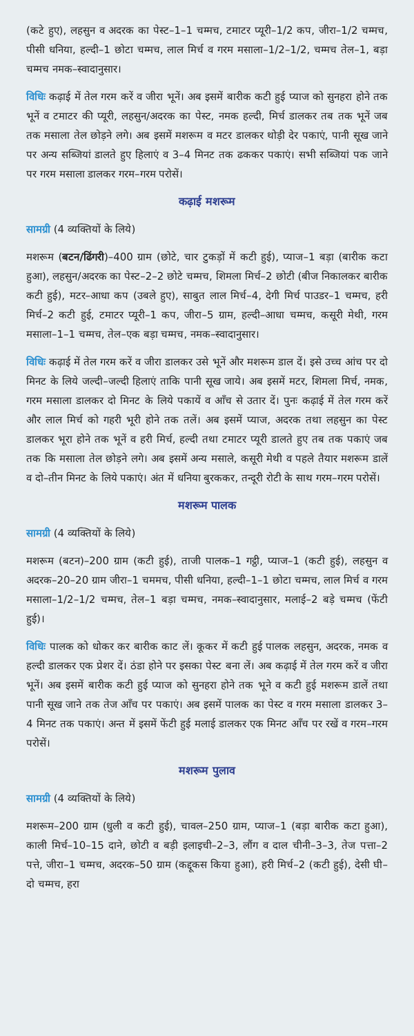(कटे हुए), लहसुन व अदरक का पेस्ट–1–1 चम्मच, टमाटर प्यूरी–1/2 कप, जीरा–1/2 चम्मच, पीसी धनिया, हल्दी–1 छोटा चम्मच, लाल मिर्च व गरम मसाला–1/2–1/2, चम्मच तेल–1, बड़ा चम्मच नमक–स्वादानुसार।
विधिः कढ़ाई में तेल गरम करें व जीरा भूनें। अब इसमें बारीक कटी हुई प्याज को सुनहरा होने तक भूनें व टमाटर की प्यूरी, लहसुन/अदरक का पेस्ट, नमक हल्दी, मिर्च डालकर तब तक भूनें जब तक मसाला तेल छोड़ने लगे। अब इसमें मशरूम व मटर डालकर थोड़ी देर पकाएं, पानी सूख जाने पर अन्य सब्जियां डालते हुए हिलाएं व 3–4 मिनट तक ढककर पकाएं। सभी सब्जियां पक जाने पर गरम मसाला डालकर गरम–गरम परोसें।
कढ़ाई मशरूम
सामग्री (4 व्यक्तियों के लिये)
मशरूम (बटन/ढिंगरी)–400 ग्राम (छोटे, चार टुकड़ों में कटी हुई), प्याज–1 बड़ा (बारीक कटा हुआ), लहसुन/अदरक का पेस्ट–2–2 छोटे चम्मच, शिमला मिर्च–2 छोटी (बीज निकालकर बारीक कटी हुई), मटर–आधा कप (उबले हुए), साबुत लाल मिर्च–4, देगी मिर्च पाउडर–1 चम्मच, हरी मिर्च–2 कटी हुई, टमाटर प्यूरी–1 कप, जीरा–5 ग्राम, हल्दी–आधा चम्मच, कसूरी मेथी, गरम मसाला–1–1 चम्मच, तेल–एक बड़ा चम्मच, नमक–स्वादानुसार।
विधिः कढ़ाई में तेल गरम करें व जीरा डालकर उसे भूनें और मशरूम डाल दें। इसे उच्च आंच पर दो मिनट के लिये जल्दी–जल्दी हिलाएं ताकि पानी सूख जाये। अब इसमें मटर, शिमला मिर्च, नमक, गरम मसाला डालकर दो मिनट के लिये पकायें व आँच से उतार दें। पुनः कढ़ाई में तेल गरम करें और लाल मिर्च को गहरी भूरी होने तक तलें। अब इसमें प्याज, अदरक तथा लहसुन का पेस्ट डालकर भूरा होने तक भूनें व हरी मिर्च, हल्दी तथा टमाटर प्यूरी डालते हुए तब तक पकाएं जब तक कि मसाला तेल छोड़ने लगे। अब इसमें अन्य मसाले, कसूरी मेथी व पहले तैयार मशरूम डालें व दो–तीन मिनट के लिये पकाएं। अंत में धनिया बुरककर, तन्दूरी रोटी के साथ गरम–गरम परोसें।
मशरूम पालक
सामग्री (4 व्यक्तियों के लिये)
मशरूम (बटन)–200 ग्राम (कटी हुई), ताजी पालक–1 गट्ठी, प्याज–1 (कटी हुई), लहसुन व अदरक–20–20 ग्राम जीरा–1 चममच, पीसी धनिया, हल्दी–1–1 छोटा चम्मच, लाल मिर्च व गरम मसाला–1/2–1/2 चम्मच, तेल–1 बड़ा चम्मच, नमक–स्वादानुसार, मलाई–2 बड़े चम्मच (फेंटी हुई)।
विधिः पालक को धोकर कर बारीक काट लें। कूकर में कटी हुई पालक लहसुन, अदरक, नमक व हल्दी डालकर एक प्रेशर दें। ठंडा होने पर इसका पेस्ट बना लें। अब कढ़ाई में तेल गरम करें व जीरा भूनें। अब इसमें बारीक कटी हुई प्याज को सुनहरा होने तक भूने व कटी हुई मशरूम डालें तथा पानी सूख जाने तक तेज आँच पर पकाएं। अब इसमें पालक का पेस्ट व गरम मसाला डालकर 3–4 मिनट तक पकाएं। अन्त में इसमें फेंटी हुई मलाई डालकर एक मिनट आँच पर रखें व गरम–गरम परोसें।
मशरूम पुलाव
सामग्री (4 व्यक्तियों के लिये)
मशरूम–200 ग्राम (धुली व कटी हुई), चावल–250 ग्राम, प्याज–1 (बड़ा बारीक कटा हुआ), काली मिर्च–10–15 दाने, छोटी व बड़ी इलाइची–2–3, लौंग व दाल चीनी–3–3, तेज पत्ता–2 पत्ते, जीरा–1 चम्मच, अदरक–50 ग्राम (कद्दूकस किया हुआ), हरी मिर्च–2 (कटी हुई), देसी घी–दो चम्मच, हरा